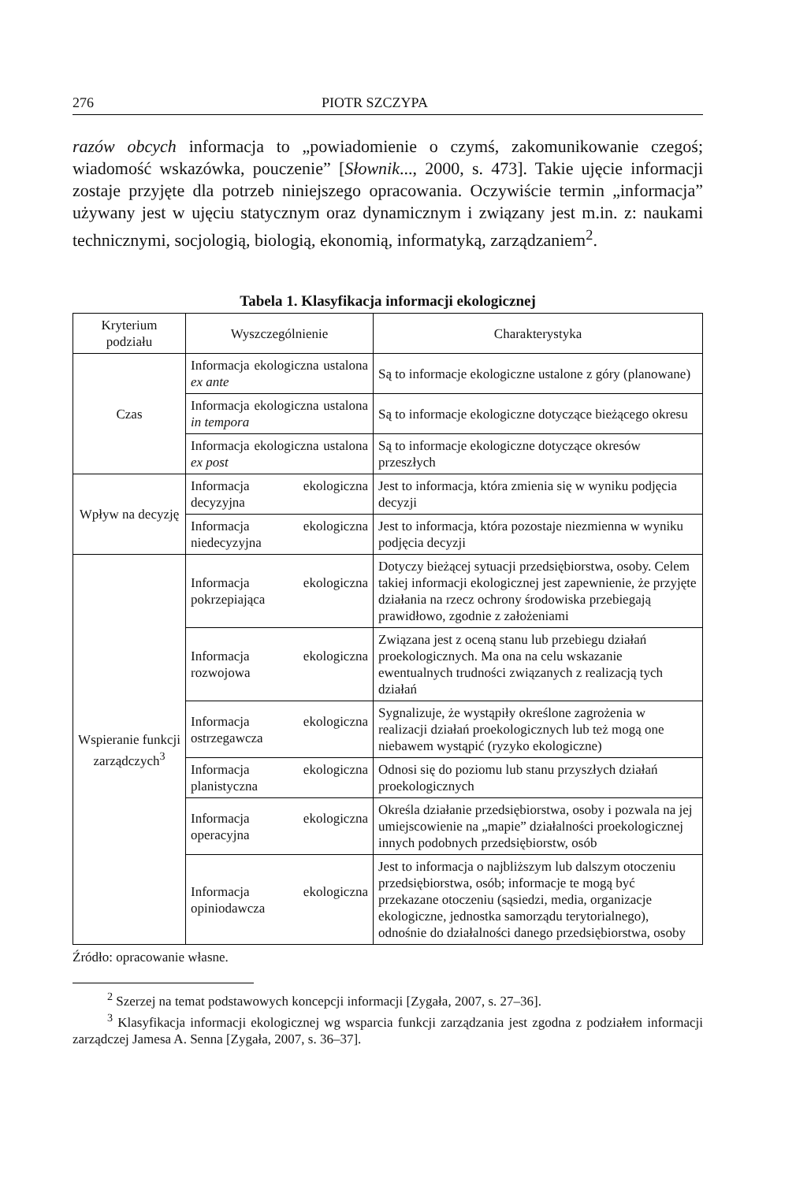276 PIOTR SZCZYPA
razów obcych informacja to „powiadomienie o czymś, zakomunikowanie czegoś; wiadomość wskazówka, pouczenie” [Słownik..., 2000, s. 473]. Takie ujęcie informacji zostaje przyjęte dla potrzeb niniejszego opracowania. Oczywiście termin „informacja” używany jest w ujęciu statycznym oraz dynamicznym i związany jest m.in. z: naukami technicznymi, socjologią, biologią, ekonomią, informatyką, zarządzaniem<sup>2</sup>.
Tabela 1. Klasyfikacja informacji ekologicznej
| Kryterium podziału | Wyszczególnienie | Charakterystyka |
| --- | --- | --- |
| Czas | Informacja ekologiczna ustalona ex ante | Są to informacje ekologiczne ustalone z góry (planowane) |
| | Informacja ekologiczna ustalona in tempora | Są to informacje ekologiczne dotyczące bieżącego okresu |
| | Informacja ekologiczna ustalona ex post | Są to informacje ekologiczne dotyczące okresów przeszłych |
| Wpływ na decyzję | Informacja ekologiczna decyzyjna | Jest to informacja, która zmienia się w wyniku podjęcia decyzji |
| | Informacja ekologiczna niedecyzyjna | Jest to informacja, która pozostaje niezmienna w wyniku podjęcia decyzji |
| Wspieranie funkcji zarządczych<sup>3</sup> | Informacja ekologiczna pokrzepiająca | Dotyczy bieżącej sytuacji przedsiębiorstwa, osoby. Celem takiej informacji ekologicznej jest zapewnienie, że przyjęte działania na rzecz ochrony środowiska przebiegają prawidłowo, zgodnie z założeniami |
| | Informacja ekologiczna rozwojowa | Związana jest z oceną stanu lub przebiegu działań proekologicznych. Ma ona na celu wskazanie ewentualnych trudności związanych z realizacją tych działań |
| | Informacja ekologiczna ostrzegawcza | Sygnalizuje, że wystąpiły określone zagrożenia w realizacji działań proekologicznych lub też mogą one niebawem wystąpić (ryzyko ekologiczne) |
| | Informacja ekologiczna planistyczna | Odnosi się do poziomu lub stanu przyszłych działań proekologicznych |
| | Informacja ekologiczna operacyjna | Określa działanie przedsiębiorstwa, osoby i pozwala na jej umiejscowienie na „mapie” działalności proekologicznej innych podobnych przedsiębiorstw, osób |
| | Informacja ekologiczna opiniodawcza | Jest to informacja o najbliższym lub dalszym otoczeniu przedsiębiorstwa, osób; informacje te mogą być przekazane otoczeniu (sąsiedzi, media, organizacje ekologiczne, jednostka samorządu terytorialnego), odnośnie do działalności danego przedsiębiorstwa, osoby |
Źródło: opracowanie własne.
<sup>2</sup> Szerzej na temat podstawowych koncepcji informacji [Zygała, 2007, s. 27–36].
<sup>3</sup> Klasyfikacja informacji ekologicznej wg wsparcia funkcji zarządzania jest zgodna z podziałem informacji zarządczej Jamesa A. Senna [Zygała, 2007, s. 36–37].